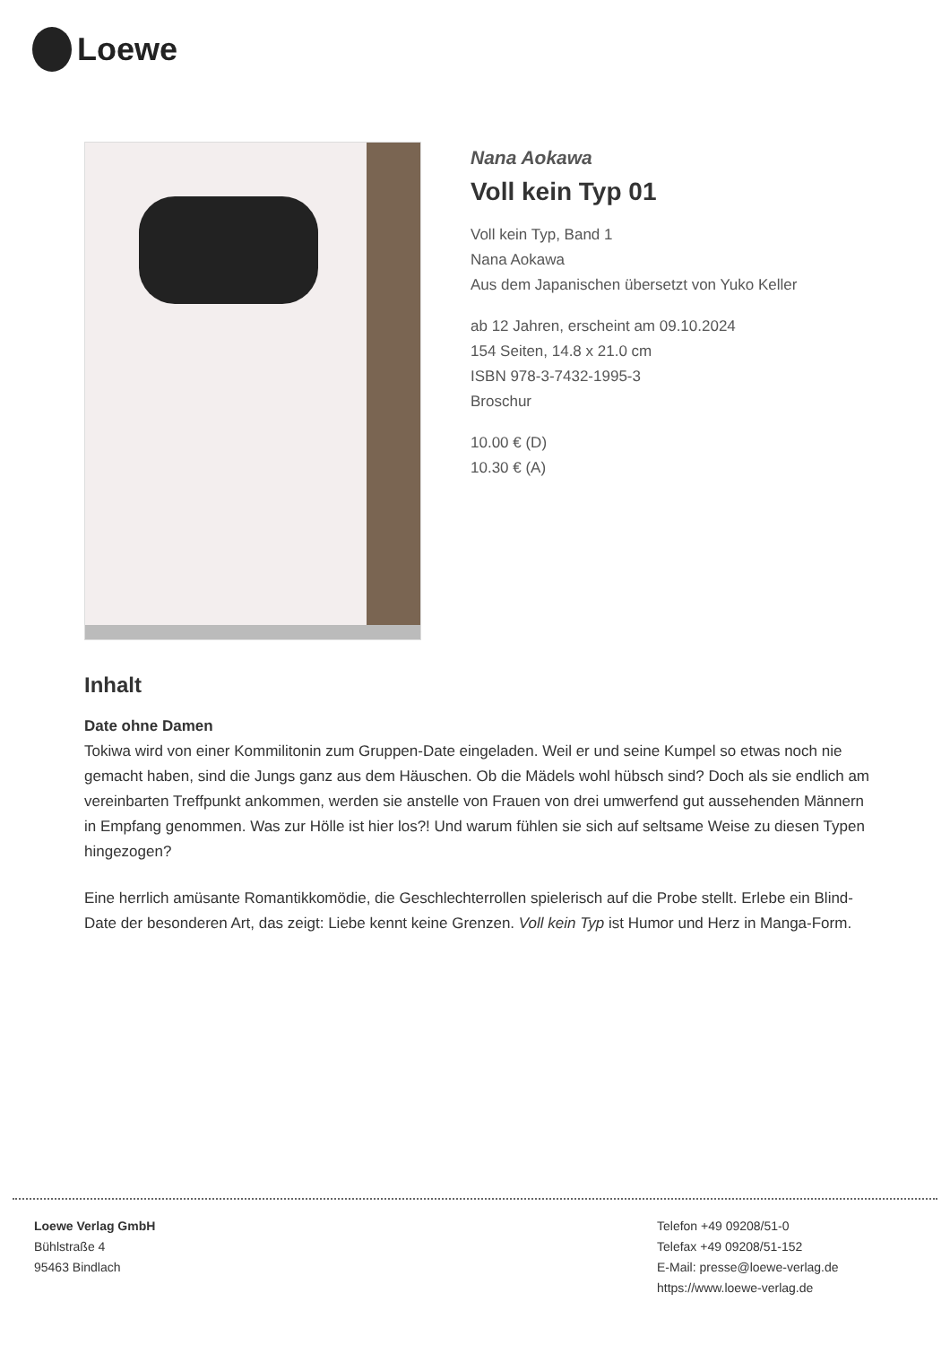Loewe
Nana Aokawa
Voll kein Typ 01
Voll kein Typ, Band 1
Nana Aokawa
Aus dem Japanischen übersetzt von Yuko Keller
ab 12 Jahren, erscheint am 09.10.2024
154 Seiten, 14.8 x 21.0 cm
ISBN 978-3-7432-1995-3
Broschur
10.00 € (D)
10.30 € (A)
Inhalt
Date ohne Damen
Tokiwa wird von einer Kommilitonin zum Gruppen-Date eingeladen. Weil er und seine Kumpel so etwas noch nie gemacht haben, sind die Jungs ganz aus dem Häuschen. Ob die Mädels wohl hübsch sind? Doch als sie endlich am vereinbarten Treffpunkt ankommen, werden sie anstelle von Frauen von drei umwerfend gut aussehenden Männern in Empfang genommen. Was zur Hölle ist hier los?! Und warum fühlen sie sich auf seltsame Weise zu diesen Typen hingezogen?
Eine herrlich amüsante Romantikkomödie, die Geschlechterrollen spielerisch auf die Probe stellt. Erlebe ein Blind-Date der besonderen Art, das zeigt: Liebe kennt keine Grenzen. Voll kein Typ ist Humor und Herz in Manga-Form.
Loewe Verlag GmbH
Bühlstraße 4
95463 Bindlach
Telefon +49 09208/51-0
Telefax +49 09208/51-152
E-Mail: presse@loewe-verlag.de
https://www.loewe-verlag.de